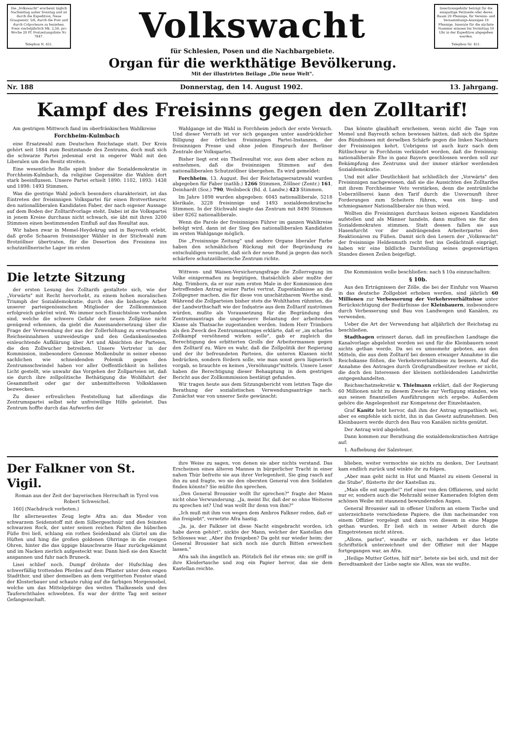Die „Volkswacht" erscheint täglich Nachmittag außer Sonntag und ist durch die Expedition, Neue Graupenstr. 5/6, durch die Post und durch Colporteure zu beziehen. Preis vierteljährlich Mk. 2,50, pro Woche 20 Pf. Postzeitungsliste Nr. 7847.
Telephon N. 451.
Volkswacht
für Schlesien, Posen und die Nachbargebiete.
Organ für die werkthätige Bevölkerung.
Mit der illustrirten Beilage „Die neue Welt".
Insertionsgebühr beträgt für die einspaltige Petitzeile oder deren Raum 20 Pfennige, für Vereins- und Versammlungs-Anzeigen 10 Pfennige. Inserate für die nächste Nummer müssen bis Vormittag 10 Uhr in der Expedition abgegeben werden.
Telephon Nr. 451.
Nr. 188 Donnerstag, den 14. August 1902. 13. Jahrgang.
Kampf des Freisinns gegen den Zolltarif!
Am gestrigen Mittwoch fand im oberfränkischen Wahlkreise
Forchheim-Kulmbach
eine Ersatzwahl zum Deutschen Reichstage statt. Der Kreis gehört seit 1884 zum Besitzstande des Zentrums, doch muß sich die schwarze Partei jedesmal erst in engerer Wahl mit den Liberalen um den Besitz streiten.
Eine wesentliche Rolle spielt bisher die Sozialdemokratie in Forchheim-Kulmbach, da religiöse Gegensätze die Wahlen dort stark beeinflussen. Unsere Partei erhielt 1890: 1102, 1893: 1438 und 1898: 1493 Stimmen.
Was die gestrige Wahl jedoch besonders charakterisirt, ist das Eintreten der freisinnigen Volkspartei für einen Brotvertheurer, den nationalliberalen Kandidaten Faber, der nach eigener Aussage auf dem Boden der Zolltarifvorlage steht. Dabei ist die Volkspartei in jenem Kreise durchaus nicht schwach, sie übt mit ihren 3200 Stimmen einen bestimmenden Einfluß auf das Resultat aus.
Wir haben zwar in Memel-Heydekrug und in Bayreuth erlebt, daß große Schaaren freisinniger Wähler in der Stichwahl zum Brotzöllner übertraten, für die Desertion des Freisinns ins schutzzöllnerische Lager im ersten
Wahlgange ist die Wahl in Forchheim jedoch der erste Versuch. Und dieser Verrath ist vor sich gegangen unter ausdrücklicher Billigung der örtlichen freisinnigen Partei-Instanzen, der freisinnigen Presse und ohne jeden Einspruch der Berliner Zentrale der Volkspartei.
Bisher liegt erst ein Theilresultat vor, aus dem aber schon zu entnehmen, daß die freisinnigen Stimmen auf den nationalliberalen Schutzzöllner übergehen. Es wird gemeldet:
Forchheim, 13. August. Bei der Reichstagsersatzwahl wurden abgegeben für Faber (natlib.) 1266 Stimmen, Zöllner (Zentr.) 161, Deinhardt (Soz.) 790, Weilnbeck (Bd. d. Landw.) 423 Stimmen.
Im Jahre 1898 wurden abgegeben: 6045 nationalliberale, 5218 klerikale, 3228 freisinnige und 1493 sozialdemokratische Stimmen. In der Stichwahl siegte das Zentrum mit 8490 Stimmen über 8262 nationalliberale.
Wenn die Parole der freisinnigen Führer im ganzen Wahlkreise befolgt wird, dann ist der Sieg des nationalliberalen Kandidaten im ersten Wahlgange möglich.
Die „Freisinnige Zeitung" und andere Organe liberaler Farbe haben den schmählichen Rückzug mit der Begründung zu entschuldigen versucht, daß sich der neue Bund ja gegen das noch schärfere schutzzöllnerische Zentrum richte.
Das könnte glaubhaft erscheinen, wenn nicht die Tage von Memel und Bayreuth schon bewiesen hätten, daß sich die Spitze des Bündnisses mit derselben Schärfe gegen die linken Nachbarn der Freisinnigen kehrt. Uebrigens ist auch kurz nach dem Rütlischwur in Forchheim verkündet worden, daß die freisinnig-nationalliberale Ehe in ganz Bayern geschlossen werden soll zur Bekämpfung des Zentrums und der immer stärker werdenden Sozialdemokratie.
Und mit aller Deutlichkeit hat schließlich der „Vorwärts" den Freisinnigen nachgewiesen, daß sie die Aussichten des Zolltarifes mit ihrem Forchheimer Veto verstärken, denn die zentrümliche Ueberzöllnerei kann den Tarif durch die Unvernunft ihrer Forderungen zum Scheitern führen, was ein bieg- und schmiegsamer Nationalliberaler nie thun wird.
Wollten die Freisinnigen durchaus keinen eigenen Kandidaten aufstellen und als Männer handeln, dann mußten sie für den Sozialdemokraten stimmen. Statt dessen fallen sie aus Hasenfurcht vor der andrängenden Arbeiterpartei den Reaktionären zu Füßen. Damit sich den Lesern der „Volkswacht" der freisinnige Heldenmuth recht fest ins Gedächtniß einprägt, haben wir eine bildliche Darstellung seines gegenwärtigen Standes diesen Zeilen beigefügt.
Die letzte Sitzung
der ersten Lesung des Zolltarifs gestaltete sich, wie der „Vorwärts" mit Recht hervorhebt, zu einem hohen moralischen Triumph der Sozialdemokratie, durch den die bisherige Arbeit unserer parteigenössischen Mitglieder der Zollkommission erfolgreich gekrönt wird. Wo immer noch Einsichtslose vorhanden sind, welche die schwere Gefahr der neuen Zollpläne nicht genügend erkennen, da giebt die Auseinandersetzung über die Frage der Verwendung der aus der Zollerhöhung zu erwartenden Reichseinnahmen unzweideutige und den Gedankenlosesten einleuchtende Aufklärung über Art und Absichten der Parteien, die den Zollwucher betreiben. Unsere Vertreter in der Kommission, insbesondere Genosse Molkenbuhr in seiner ebenso sachlichen wie schneidenden Polemik gegen den Zentrumsschwindel haben vor aller Oeffentlichkeit in hellstes Licht gestellt, wie unwahr das Vorgehen der Zollparteien ist, daß sie durch ihre zollpolitische Bethätigung die Wohlfahrt der Gesammtheit oder gar der unbemittelteren Volksklassen bezwecken.
Zu dieser erfreulichen Feststellung hat allerdings die Zentrumspartei selbst sehr unfreiwillige Hilfe geleistet. Das Zentrum hoffte durch das Aufwerfen der
Wittwen- und Waisen-Versicherungsfrage die Zollerregung im Volke einigermaßen zu begütigen, thatsächlich aber mußte der Abg. Trimborn, da er nur zum ersten Male in der Kommission den betreffenden Antrag seiner Partei vertrat, Zugeständnisse an die Zollgegner machen, die für diese von unschätzbarem Werthe sind. Während die Zollparteien bisher stets die Wohlthaten rühmten, die der Landwirthschaft wie der Industrie aus dem Zolltarif zuströmen würden, mußte als Voraussetzung für die Begründung des Zentrumsantrags die ungeheuere Belastung der arbeitenden Klasse als Thatsache zugestanden werden. Indem Herr Trimborn als den Zweck des Zentrumsantrages erklärte, daß er „im scharfen Zollkampf versöhnend wirken solle", gab er zugleich die Berechtigung des erbitterten Grolls der Arbeitermassen gegen den Zolltarif zu. Wäre es wahr, daß die Zollpolitik der Regierung und der ihr befreundeten Parteien, die unteren Klassen nicht bedrücken, sondern fördern solle, wie man sonst gern lügnerisch vorgab, so brauchte es keines „Versöhnungs"mittels. Unsere Leser haben die Berechtigung dieser Behauptung in dem gestrigen Bericht aus der Zollkommission bestätigt gefunden.
Wir tragen heute aus dem Sitzungsbericht vom letzten Tage die Berathung der sozialistischen Verwendungsanträge nach. Zunächst war von unserer Seite gewünscht:
Die Kommission wolle beschließen: nach § 10a einzuschalten:
§ 10b.
Aus den Erträgnissen der Zölle, die bei der Einfuhr von Waaren in das deutsche Zollgebiet erhoben werden, sind jährlich 60 Millionen zur Verbesserung der Verkehrsverhältnisse unter Berücksichtigung der Bedürfnisse der Kleinbauern, insbesondere durch Verbesserung und Bau von Landwegen und Kanälen, zu verwenden.
Ueber die Art der Verwendung hat alljährlich der Reichstag zu beschließen.
Stadthagen erinnert daran, daß im preußischen Landtage die Kanalvorlage abgelehnt worden sei und für die Kleinbauern sonst nichts gethan werde. Da sei es umsomehr geboten, aus den Mitteln, die aus dem Zolltarif bei dessen etwaiger Annahme in die Reichskasse flößen, die Verkehrsverhältnisse zu bessern. Auf die Annahme des Antrages durch Großgrundbesitzer rechne er nicht, die doch den Interessen der kleinen nothleidenden Landwirthe entgegenhandelten.
Reichsschatzsekretär v. Thielmann erklärt, daß der Regierung 60 Millionen nicht zu diesem Zwecke zur Verfügung ständen, wie aus seinen finanziellen Ausführungen sich ergebe. Außerdem gehöre die Angelegenheit zur Kompetenz der Einzelstaaten.
Graf Kanitz hebt hervor, daß ihm der Antrag sympathisch sei, aber es empfehle sich nicht, ihn in das Gesetz aufzunehmen. Den Kleinbauern werde durch den Bau von Kanälen nichts genützt.
Der Antrag wird abgelehnt.
Dann kommen zur Berathung die sozialdemokratischen Anträge auf:
1. Aufhebung der Salzsteuer.
Der Falkner von St. Vigil.
Roman aus der Zeit der bayerischen Herrschaft in Tyrol von Robert Schweichel.
160] (Nachdruck verboten.)
Ihr allerneuestes Zeug legte Afra an: das Mieder von schwarzem Seidenstoff mit dem Silbergeschnür und den feinsten schwarzen Rock, der unter seinen reichen Falten die hübschen Füße frei ließ, schlang ein rothes Seidenband als Gürtel um die Hüften und hing die großen goldenen Ohrringe in die rosigen Ohren, hinter die das üppige blauschwarze Haar zurückgekämmt und im Nacken zierlich aufgesteckt war. Dann hieß sie den Knecht anspannen und fuhr nach Bruneck.
Lisei schlief noch. Dumpf dröhnte der Hufschlag des schwerfällig trottenden Pferdes auf dem Pflaster unter dem engen Stadtthor, und über demselben an dem vergitterten Fenster stand der Klosterbauer und schaute ruhig auf die farbigen Morgennebel, welche um das Mittelgebirge des weiten Thalkessels und des Tauferschthales schwebten. Es war der dritte Tag seit seiner Gefangenschaft.
ihre Weise zu sagen, von denen sie aber nichts verstand. Das Erscheinen eines älteren Mannes in bürgerlicher Tracht in einer nahen Thür befreite sie aus ihrer Verlegenheit. Sie ging rasch auf ihn zu und fragte, wo sie den obersten General von den Soldaten finden könnte? Sie müßte ihn sprechen.
„Den General Broussier wollt Ihr sprechen?" fragte der Mann nicht ohne Verwunderung. „Ja, meint Ihr, daß der so ohne Weiteres zu sprechen ist? Und was wollt Ihr denn von ihm?"
„Ich muß mit ihm von wegen dem Ambros Falkner reden, daß er ihn freigiebt", versetzte Afra hastig.
„Ja, ja, der Falkner ist diese Nacht eingebracht worden, ich habe davon gehört", nickte der Mann, welcher der Kastellan des Schlosses war. „Aber ihn freigeben? Da geht nur wieder heim; der General Broussier hat sich noch nie durch Bitten erweichen lassen."
Afra sah ihn ängstlich an. Plötzlich fiel ihr etwas ein; sie griff in ihre Kleidertasche und zog ein Papier hervor, das sie dem Kastellan reichte.
blieben, weiter vermochte sie nichts zu denken. Der Leutnant kam endlich zurück und winkte ihr zu folgen.
„Aber man geht nicht in Hut und Mantel zu einem General in die Stube", flüsterte ihr der Kastellan zu.
„Mais elle est superbe!" rief einer von den Offizieren, und nicht nur er, sondern auch die Mehrzahl seiner Kameraden folgten dem schönen Weibe mit staunend bewundernden Augen.
General Broussier saß in offener Uniform an einem Tische und unterzeichnete verschiedene Papiere, die ihm nacheinander von einem Offizier vorgelegt und dann von diesem in eine Mappe gethan wurden. Er ließ sich in seiner Arbeit durch die Eingetretenen nicht stören.
„Allons, parlez", wandte er sich, nachdem er das letzte Schriftstück unterzeichnet und der Offizier mit der Mappe fortgegangen war, an Afra.
„Heilige Mutter Gottes, hilf mir", betete sie bei sich, und mit der Beredtsamkeit der Liebe sagte sie Alles, was sie wußte.